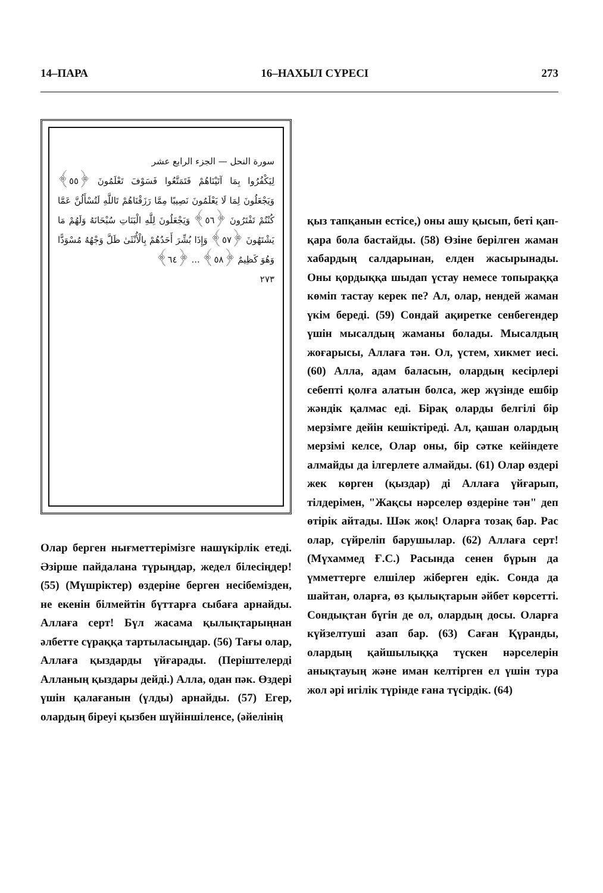14–ПАРА 16–НАХЫЛ СҮРЕСІ 273
سورة النحل — الجزء الرابع عشر
لِيَكْفُرُوا بِمَا آتَيْنَاهُمْ فَتَمَتَّعُوا فَسَوْفَ تَعْلَمُونَ ﴿٥٥﴾ وَيَجْعَلُونَ لِمَا لَا يَعْلَمُونَ نَصِيبًا مِمَّا رَزَقْنَاهُمْ تَاللَّهِ لَتُسْأَلُنَّ عَمَّا كُنْتُمْ تَفْتَرُونَ ﴿٥٦﴾ وَيَجْعَلُونَ لِلَّهِ الْبَنَاتِ سُبْحَانَهُ وَلَهُمْ مَا يَشْتَهُونَ ﴿٥٧﴾ وَإِذَا بُشِّرَ أَحَدُهُمْ بِالْأُنْثَىٰ ظَلَّ وَجْهُهُ مُسْوَدًّا وَهُوَ كَظِيمٌ ﴿٥٨﴾ ... ﴿٦٤﴾
٢٧٣
Олар берген нығметтерімізге нашүкірлік етеді. Әзірше пайдалана түрыңдар, жедел білесіңдер! (55) (Мүшріктер) өздеріне берген несібемізден, не екенін білмейтін бүттарға сыбаға арнайды. Аллаға серт! Бүл жасама қылықтарыңнан әлбетте сүраққа тартыласыңдар. (56) Тағы олар, Аллаға қыздарды үйғарады. (Періштелерді Алланың қыздары дейді.) Алла, одан пәк. Өздері үшін қалағанын (үлды) арнайды. (57) Егер, олардың біреуі қызбен шүйіншіленсе, (әйелінің
қыз тапқанын естісе,) оны ашу қысып, беті қап-қара бола бастайды. (58) Өзіне берілген жаман хабардың салдарынан, елден жасырынады. Оны қордыққа шыдап үстау немесе топыраққа көміп тастау керек пе? Ал, олар, нендей жаман үкім береді. (59) Сондай ақиретке сенбегендер үшін мысалдың жаманы болады. Мысалдың жоғарысы, Аллаға тән. Ол, үстем, хикмет иесі. (60) Алла, адам баласын, олардың кесірлері себепті қолға алатын болса, жер жүзінде ешбір жәндік қалмас еді. Бірақ оларды белгілі бір мерзімге дейін кешіктіреді. Ал, қашан олардың мерзімі келсе, Олар оны, бір сәтке кейіндете алмайды да ілгерлете алмайды. (61) Олар өздері жек көрген (қыздар) ді Аллаға үйғарып, тілдерімен, "Жақсы нәрселер өздеріне тән" деп өтірік айтады. Шәк жоқ! Оларға тозақ бар. Рас олар, сүйреліп барушылар. (62) Аллаға серт! (Мүхаммед Ғ.С.) Расында сенен бүрын да үмметтерге елшілер жіберген едік. Сонда да шайтан, оларға, өз қылықтарын әйбет көрсетті. Сондықтан бүгін де ол, олардың досы. Оларға күйзелтуші азап бар. (63) Саған Қүранды, олардың қайшылыққа түскен нәрселерін анықтауың және иман келтірген ел үшін тура жол әрі игілік түрінде ғана түсірдік. (64)